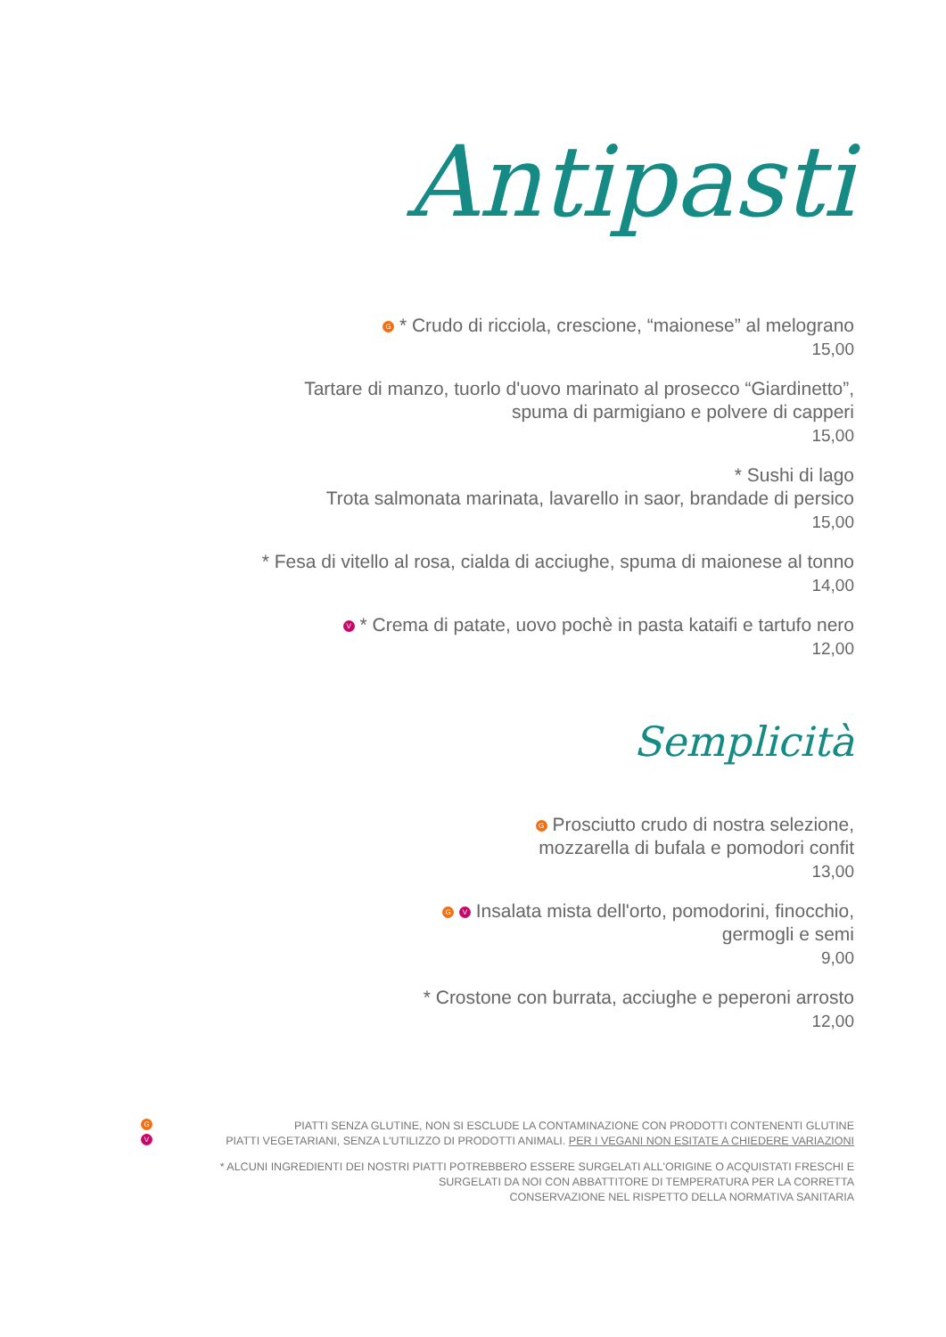Antipasti
G * Crudo di ricciola, crescione, “maionese” al melograno
15,00
Tartare di manzo, tuorlo d'uovo marinato al prosecco “Giardinetto”,
spuma di parmigiano e polvere di capperi
15,00
* Sushi di lago
Trota salmonata marinata, lavarello in saor, brandade di persico
15,00
* Fesa di vitello al rosa, cialda di acciughe, spuma di maionese al tonno
14,00
V * Crema di patate, uovo pochè in pasta kataifi e tartufo nero
12,00
Semplicità
G Prosciutto crudo di nostra selezione,
mozzarella di bufala e pomodori confit
13,00
G V Insalata mista dell'orto, pomodorini, finocchio,
germogli e semi
9,00
* Crostone con burrata, acciughe e peperoni arrosto
12,00
G PIATTI SENZA GLUTINE, NON SI ESCLUDE LA CONTAMINAZIONE CON PRODOTTI CONTENENTI GLUTINE
V PIATTI VEGETARIANI, SENZA L'UTILIZZO DI PRODOTTI ANIMALI. PER I VEGANI NON ESITATE A CHIEDERE VARIAZIONI
* ALCUNI INGREDIENTI DEI NOSTRI PIATTI POTREBBERO ESSERE SURGELATI ALL'ORIGINE O ACQUISTATI FRESCHI E
SURGELATI DA NOI CON ABBATTITORE DI TEMPERATURA PER LA CORRETTA
CONSERVAZIONE NEL RISPETTO DELLA NORMATIVA SANITARIA